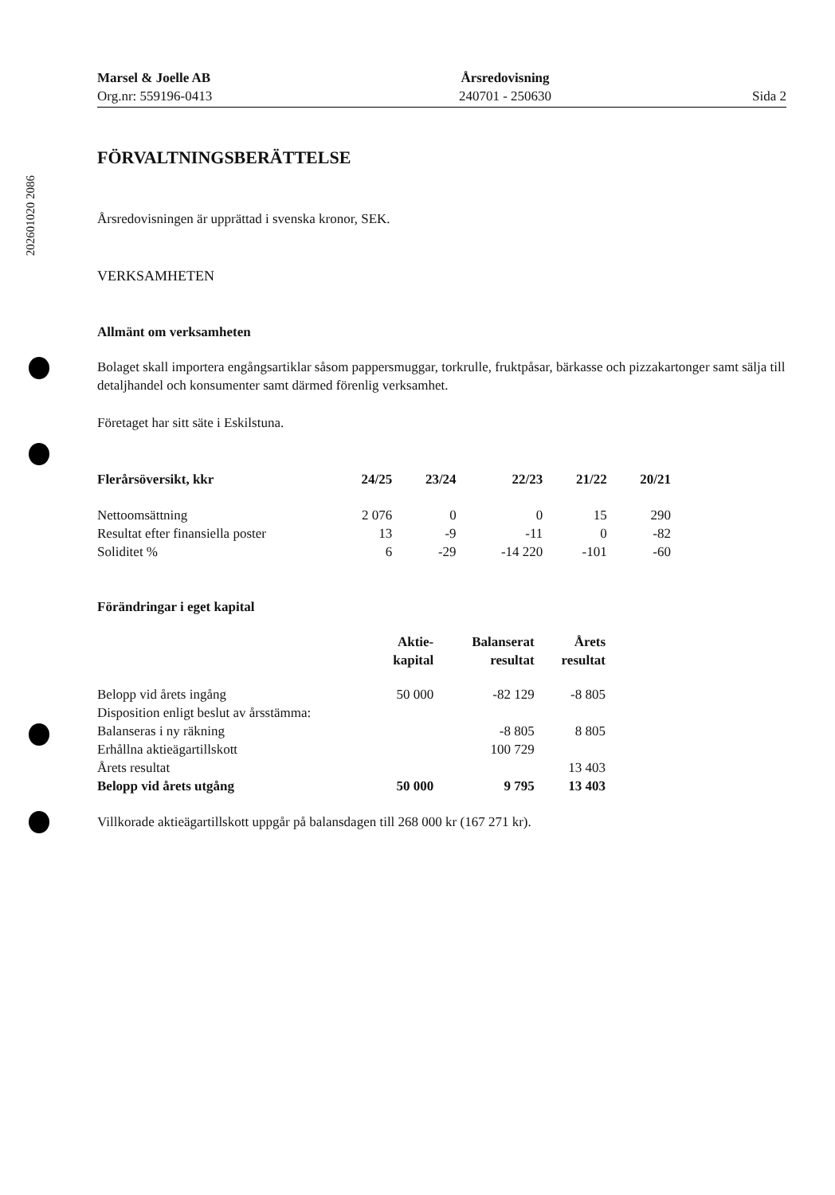202601020 2086
Marsel & Joelle AB
Org.nr: 559196-0413
Årsredovisning
240701 - 250630
Sida 2
FÖRVALTNINGSBERÄTTELSE
Årsredovisningen är upprättad i svenska kronor, SEK.
VERKSAMHETEN
Allmänt om verksamheten
Bolaget skall importera engångsartiklar såsom pappersmuggar, torkrulle, fruktpåsar, bärkasse och pizzakartonger samt sälja till detaljhandel och konsumenter samt därmed förenlig verksamhet.
Företaget har sitt säte i Eskilstuna.
| Flerårsöversikt, kkr | 24/25 | 23/24 | 22/23 | 21/22 | 20/21 |
| --- | --- | --- | --- | --- | --- |
| Nettoomsättning | 2 076 | 0 | 0 | 15 | 290 |
| Resultat efter finansiella poster | 13 | -9 | -11 | 0 | -82 |
| Soliditet % | 6 | -29 | -14 220 | -101 | -60 |
Förändringar i eget kapital
| | Aktie- kapital | Balanserat resultat | Årets resultat |
| --- | --- | --- | --- |
| Belopp vid årets ingång | 50 000 | -82 129 | -8 805 |
| Disposition enligt beslut av årsstämma: | | | |
| Balanseras i ny räkning | | -8 805 | 8 805 |
| Erhållna aktieägartillskott | | 100 729 | |
| Årets resultat | | | 13 403 |
| Belopp vid årets utgång | 50 000 | 9 795 | 13 403 |
Villkorade aktieägartillskott uppgår på balansdagen till 268 000 kr (167 271 kr).